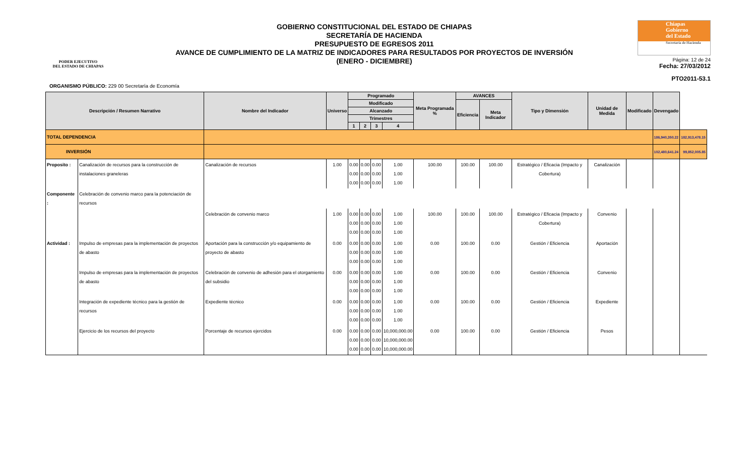PODER EJECUTIVO
DEL ESTADO DE CHIAPAS
GOBIERNO CONSTITUCIONAL DEL ESTADO DE CHIAPAS
SECRETARÍA DE HACIENDA
PRESUPUESTO DE EGRESOS 2011
AVANCE DE CUMPLIMIENTO DE LA MATRIZ DE INDICADORES PARA RESULTADOS POR PROYECTOS DE INVERSIÓN
(ENERO - DICIEMBRE)
Chiapas
Gobierno
del Estado
Secretaría de Hacienda
Página: 12 de 24
Fecha: 27/03/2012
PTO2011-53.1
ORGANISMO PÚBLICO: 229 00 Secretaría de Economía
| Descripción / Resumen Narrativo | | Nombre del Indicador | Universo | Programado | | | | Meta Programada % | AVANCES | | Tipo y Dimensión | Unidad de Medida | Modificado | Devengado | |
| --- | --- | --- | --- | --- | --- | --- | --- | --- | --- | --- | --- | --- | --- | --- | --- |
| | | | | Modificado | | | | | Eficiencia | Meta Indicador | | | | | |
| | | | | Alcanzado | | | | | | | | | | | |
| | | | | Trimestres | | | | | | | | | | | |
| | | | | 1 | 2 | 3 | 4 | | | | | | | | |
| TOTAL DEPENDENCIA | | | | | | | | | | | | | | 186,940,350.22 | 182,913,478.15 |
| INVERSIÓN | | | | | | | | | | | | | | 102,480,641.24 | 99,852,005.85 |
| Proposito : | Canalización de recursos para la construcción de instalaciones graneleras | Canalización de recursos | 1.00 | 0.00 0.00 0.00 | 0.00 0.00 0.00 | 0.00 0.00 0.00 | 1.00 1.00 1.00 | 100.00 | 100.00 | 100.00 | Estratégico / Eficacia (Impacto y Cobertura) | Canalización | | | |
| Componente : | Celebración de convenio marco para la potenciación de recursos | | | | | | | | | | | | | | |
| | | Celebración de convenio marco | 1.00 | 0.00 0.00 0.00 | 0.00 0.00 0.00 | 0.00 0.00 0.00 | 1.00 1.00 1.00 | 100.00 | 100.00 | 100.00 | Estratégico / Eficacia (Impacto y Cobertura) | Convenio | | | |
| Actividad : | Impulso de empresas para la implementación de proyectos de abasto | Aportación para la construcción y/o equipamiento de proyecto de abasto | 0.00 | 0.00 0.00 0.00 | 0.00 0.00 0.00 | 0.00 0.00 0.00 | 1.00 1.00 1.00 | 0.00 | 100.00 | 0.00 | Gestión / Eficiencia | Aportación | | | |
| | Impulso de empresas para la implementación de proyectos de abasto | Celebración de convenio de adhesión para el otorgamiento del subsidio | 0.00 | 0.00 0.00 0.00 | 0.00 0.00 0.00 | 0.00 0.00 0.00 | 1.00 1.00 1.00 | 0.00 | 100.00 | 0.00 | Gestión / Eficiencia | Convenio | | | |
| | Integración de expediente técnico para la gestión de recursos | Expediente técnico | 0.00 | 0.00 0.00 0.00 | 0.00 0.00 0.00 | 0.00 0.00 0.00 | 1.00 1.00 1.00 | 0.00 | 100.00 | 0.00 | Gestión / Eficiencia | Expediente | | | |
| | Ejercicio de los recursos del proyecto | Porcentaje de recursos ejercidos | 0.00 | 0.00 0.00 0.00 | 0.00 0.00 0.00 | 0.00 0.00 0.00 | 10,000,000.00 10,000,000.00 10,000,000.00 | 0.00 | 100.00 | 0.00 | Gestión / Eficiencia | Pesos | | | |